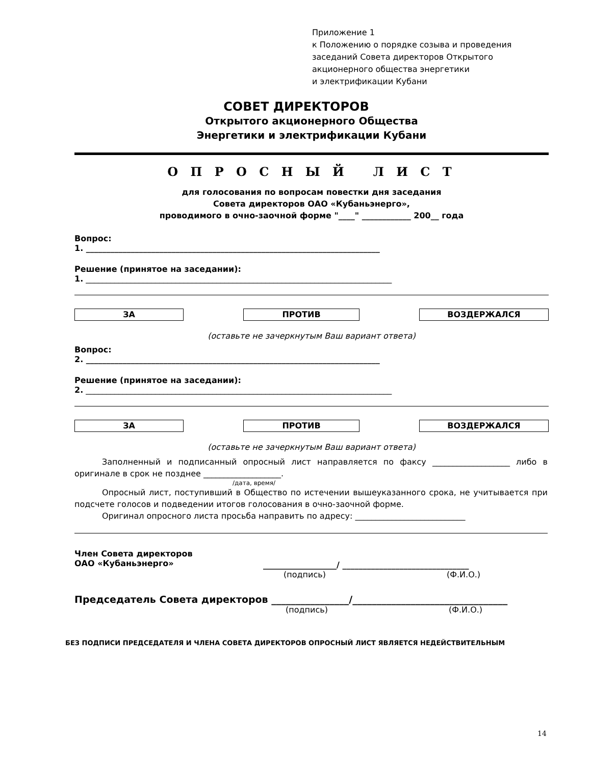Приложение 1
к Положению о порядке созыва и проведения
заседаний Совета директоров Открытого
акционерного общества энергетики
и электрификации Кубани
СОВЕТ ДИРЕКТОРОВ
Открытого акционерного Общества
Энергетики и электрификации Кубани
О П Р О С Н Ы Й Л И С Т
для голосования по вопросам повестки дня заседания
Совета директоров ОАО «Кубаньэнерго»,
проводимого в очно-заочной форме "____" ____________ 200__ года
Вопрос:
1. ________________________________________________________________________
Решение (принятое на заседании):
1. ___________________________________________________________________________
ЗА ПРОТИВ ВОЗДЕРЖАЛСЯ
(оставьте не зачеркнутым Ваш вариант ответа)
Вопрос:
2. ________________________________________________________________________
Решение (принятое на заседании):
2. ___________________________________________________________________________
ЗА ПРОТИВ ВОЗДЕРЖАЛСЯ
(оставьте не зачеркнутым Ваш вариант ответа)
Заполненный и подписанный опросный лист направляется по факсу ___________________ либо в оригинале в срок не позднее ___________________.
/дата, время/
Опросный лист, поступивший в Общество по истечении вышеуказанного срока, не учитывается при подсчете голосов и подведении итогов голосования в очно-заочной форме.
Оригинал опросного листа просьба направить по адресу: ___________________________
Член Совета директоров
ОАО «Кубаньэнерго»
__________________/ _______________________________
(подпись) (Ф.И.О.)
Председатель Совета директоров ________________/________________________________
(подпись) (Ф.И.О.)
БЕЗ ПОДПИСИ ПРЕДСЕДАТЕЛЯ И ЧЛЕНА СОВЕТА ДИРЕКТОРОВ ОПРОСНЫЙ ЛИСТ ЯВЛЯЕТСЯ НЕДЕЙСТВИТЕЛЬНЫМ
14